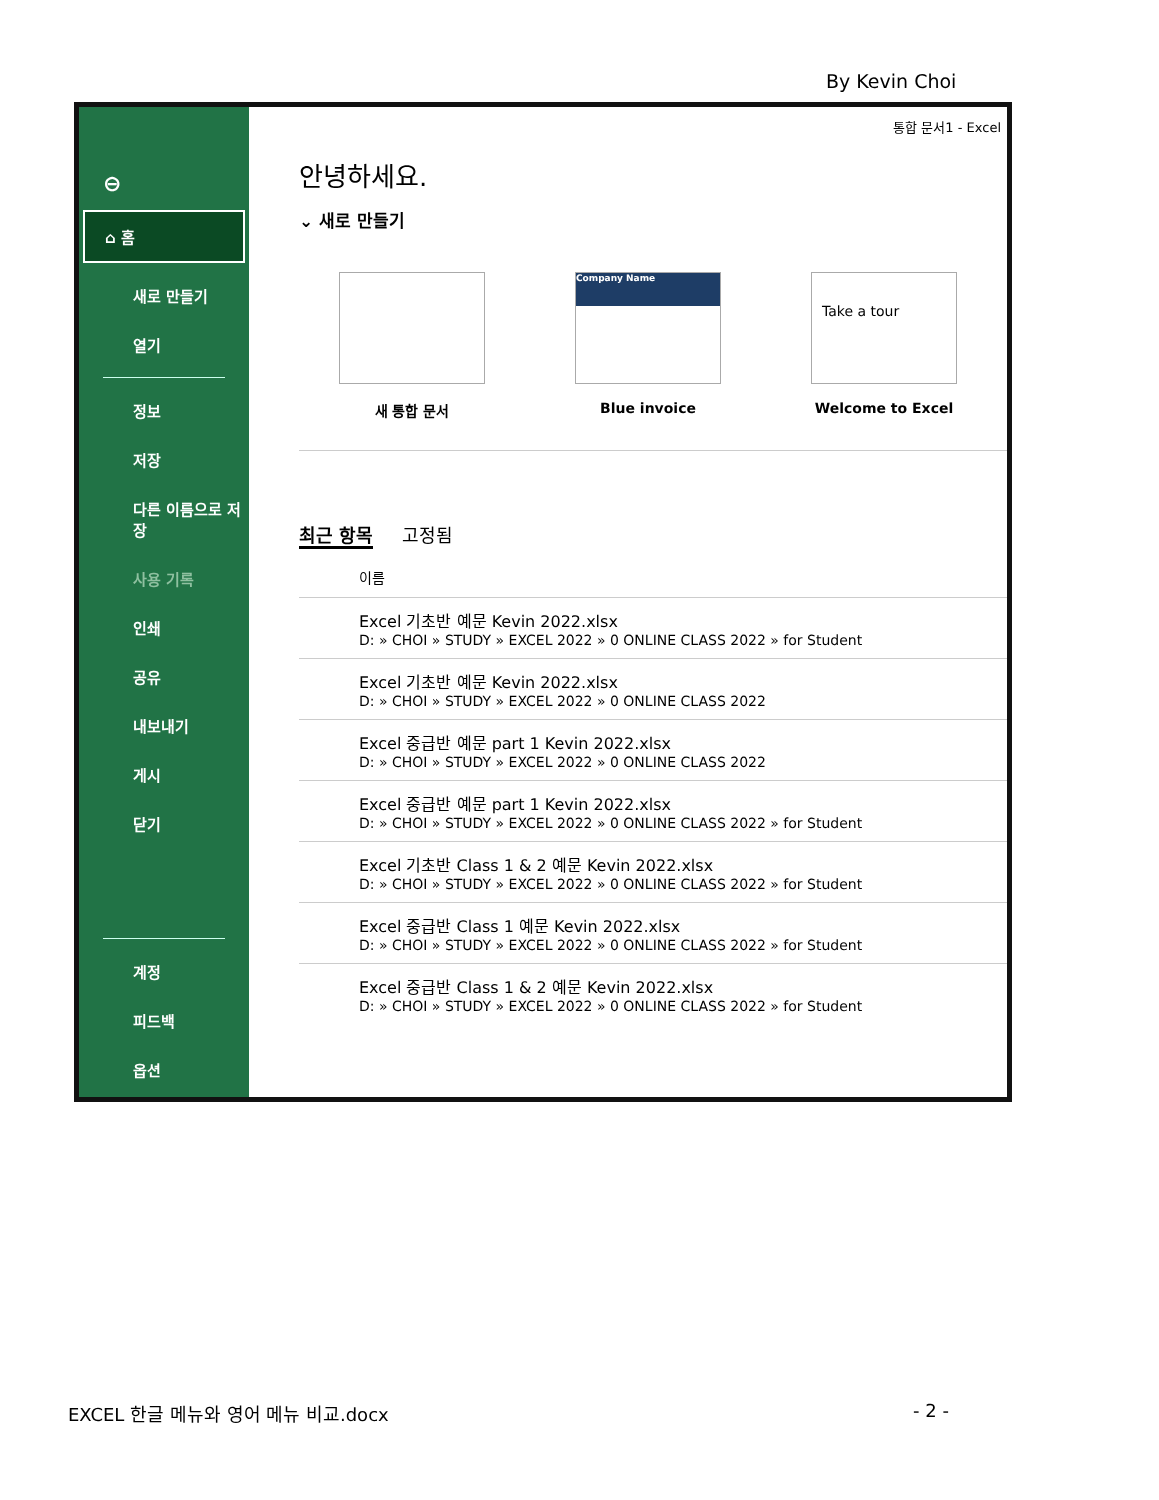By Kevin Choi
⊖
⌂ 홈
새로 만들기
열기
정보
저장
다른 이름으로 저장
사용 기록
인쇄
공유
내보내기
게시
닫기
계정
피드백
옵션
통합 문서1 - Excel
안녕하세요.
⌄ 새로 만들기
새 통합 문서
Company Name
Blue invoice
Take a tour
Welcome to Excel
최근 항목 고정됨
이름
Excel 기초반 예문 Kevin 2022.xlsx
D: » CHOI » STUDY » EXCEL 2022 » 0 ONLINE CLASS 2022 » for Student
Excel 기초반 예문 Kevin 2022.xlsx
D: » CHOI » STUDY » EXCEL 2022 » 0 ONLINE CLASS 2022
Excel 중급반 예문 part 1 Kevin 2022.xlsx
D: » CHOI » STUDY » EXCEL 2022 » 0 ONLINE CLASS 2022
Excel 중급반 예문 part 1 Kevin 2022.xlsx
D: » CHOI » STUDY » EXCEL 2022 » 0 ONLINE CLASS 2022 » for Student
Excel 기초반 Class 1 & 2 예문 Kevin 2022.xlsx
D: » CHOI » STUDY » EXCEL 2022 » 0 ONLINE CLASS 2022 » for Student
Excel 중급반 Class 1 예문 Kevin 2022.xlsx
D: » CHOI » STUDY » EXCEL 2022 » 0 ONLINE CLASS 2022 » for Student
Excel 중급반 Class 1 & 2 예문 Kevin 2022.xlsx
D: » CHOI » STUDY » EXCEL 2022 » 0 ONLINE CLASS 2022 » for Student
EXCEL 한글 메뉴와 영어 메뉴 비교.docx - 2 -